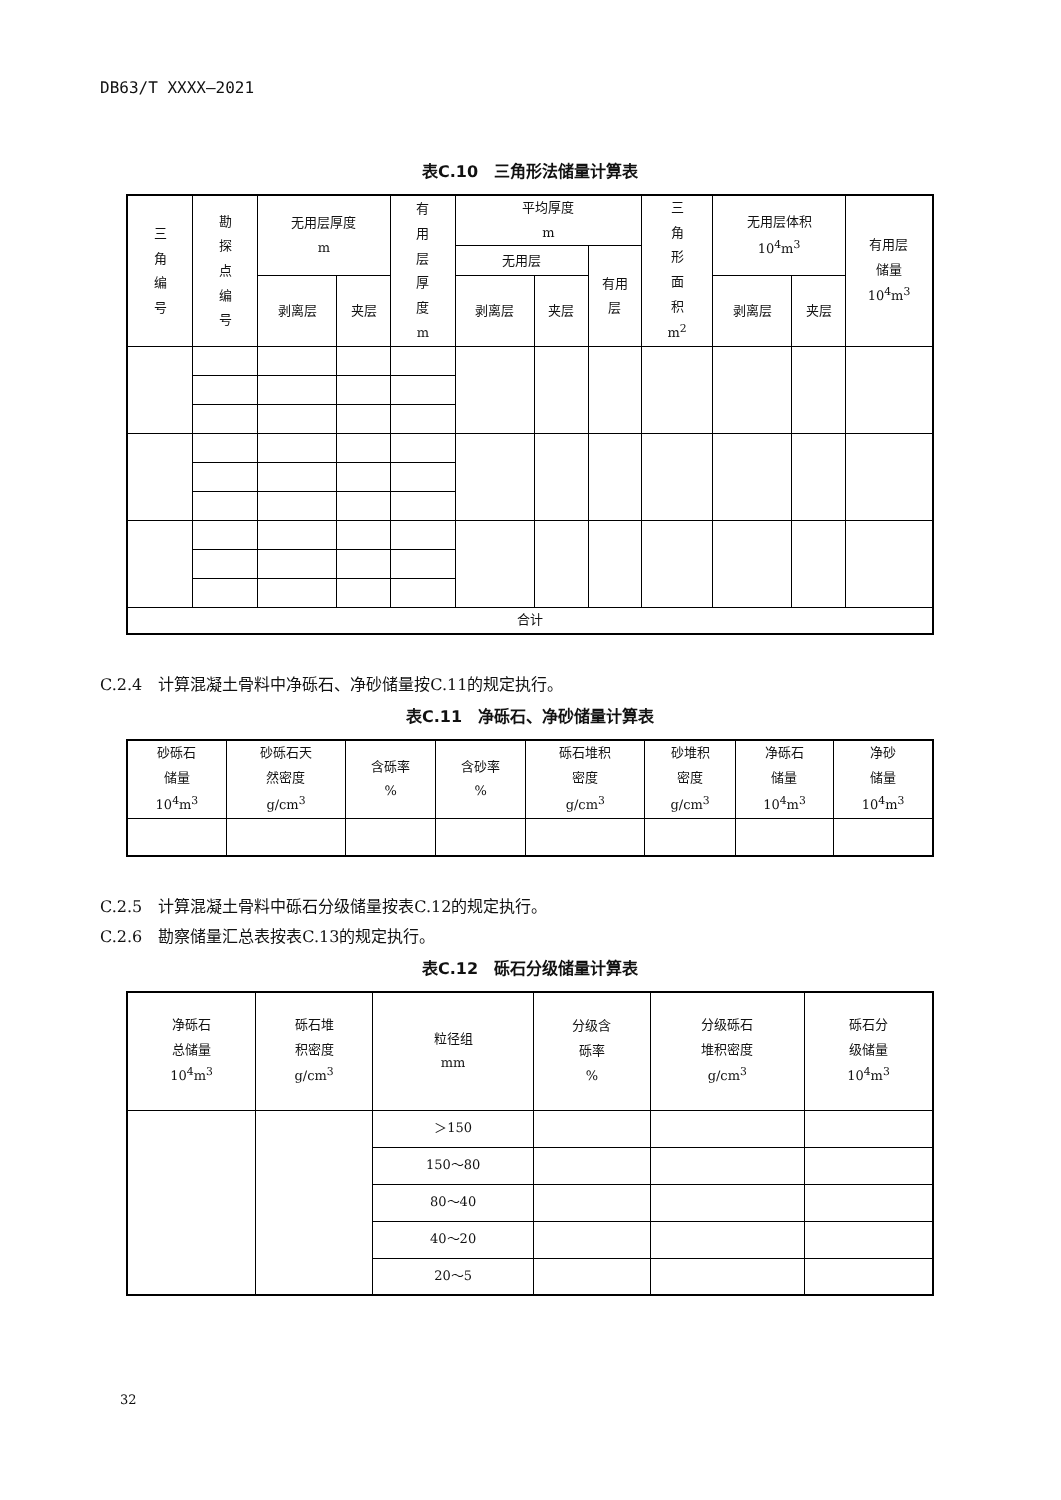DB63/T XXXX—2021
表C.10　三角形法储量计算表
| 三 角 编 号 | 勘 探 点 编 号 | 无用层厚度 m | | 有 用 层 厚 度 m | 平均厚度 m | | | 三 角 形 面 积 m<sup>2</sup> | 无用层体积 10<sup>4</sup>m<sup>3</sup> | | 有用层 储量 10<sup>4</sup>m<sup>3</sup> |
| --- | --- | --- | --- | --- | --- | --- | --- | --- | --- | --- | --- |
| | | | | | 无用层 | | 有用 层 | | | | |
| | | 剥离层 | 夹层 | | 剥离层 | 夹层 | | | 剥离层 | 夹层 | |
| 合计 | | | | | | | | | | | |
C.2.4　计算混凝土骨料中净砾石、净砂储量按C.11的规定执行。
表C.11　净砾石、净砂储量计算表
| 砂砾石 储量 10<sup>4</sup>m<sup>3</sup> | 砂砾石天 然密度 g/cm<sup>3</sup> | 含砾率 % | 含砂率 % | 砾石堆积 密度 g/cm<sup>3</sup> | 砂堆积 密度 g/cm<sup>3</sup> | 净砾石 储量 10<sup>4</sup>m<sup>3</sup> | 净砂 储量 10<sup>4</sup>m<sup>3</sup> |
| --- | --- | --- | --- | --- | --- | --- | --- |
C.2.5　计算混凝土骨料中砾石分级储量按表C.12的规定执行。
C.2.6　勘察储量汇总表按表C.13的规定执行。
表C.12　砾石分级储量计算表
| 净砾石 总储量 10<sup>4</sup>m<sup>3</sup> | 砾石堆 积密度 g/cm<sup>3</sup> | 粒径组 mm | 分级含 砾率 % | 分级砾石 堆积密度 g/cm<sup>3</sup> | 砾石分 级储量 10<sup>4</sup>m<sup>3</sup> |
| --- | --- | --- | --- | --- | --- |
| | | ＞150 | | | |
| | | 150～80 | | | |
| | | 80～40 | | | |
| | | 40～20 | | | |
| | | 20～5 | | | |
32